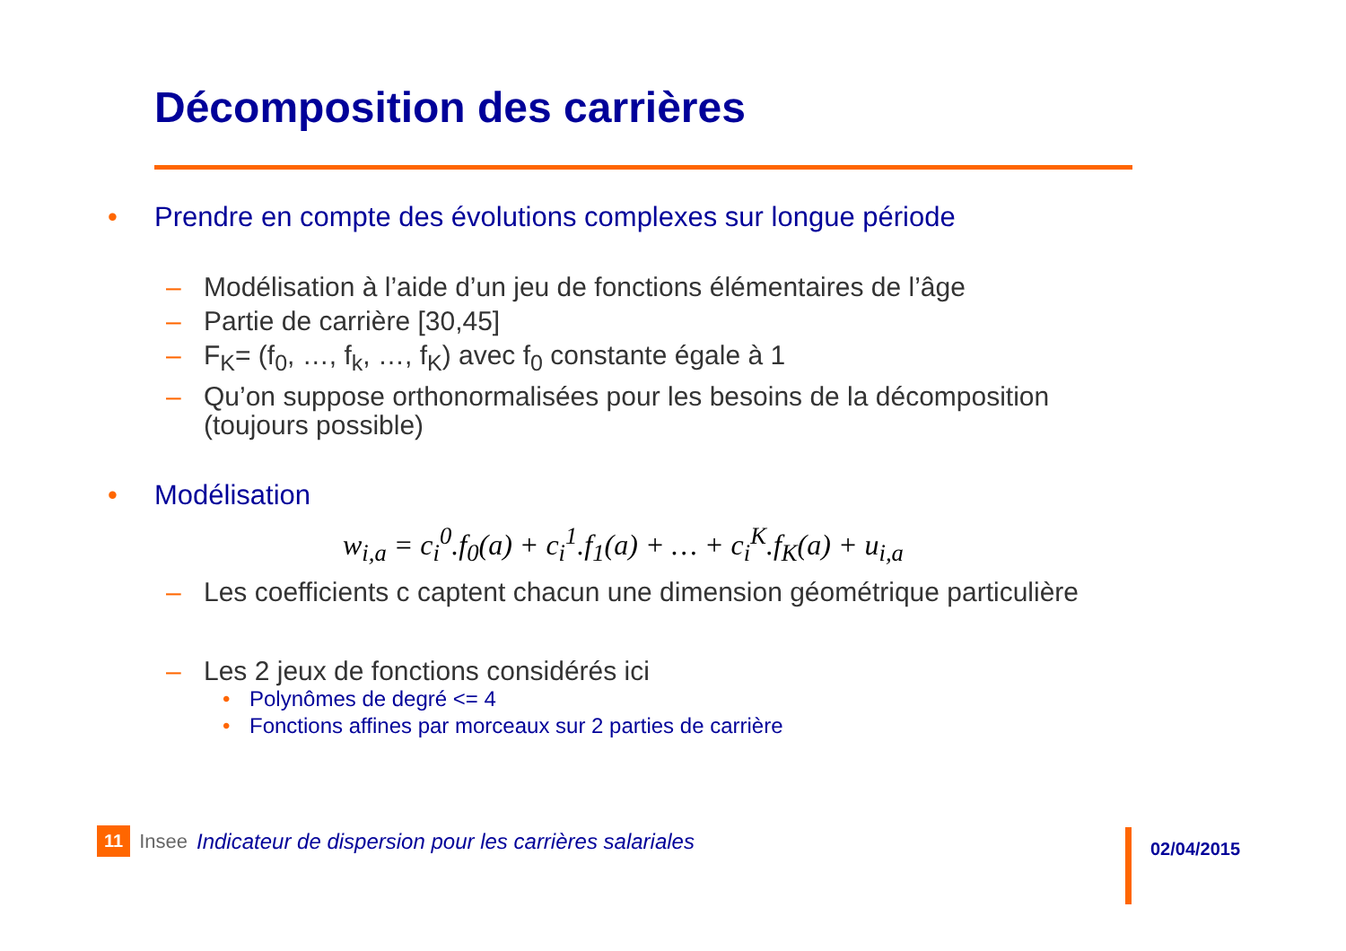Décomposition des carrières
• Prendre en compte des évolutions complexes sur longue période
– Modélisation à l’aide d’un jeu de fonctions élémentaires de l’âge
– Partie de carrière [30,45]
– F<sub>K</sub>= (f<sub>0</sub>, …, f<sub>k</sub>, …, f<sub>K</sub>) avec f<sub>0</sub> constante égale à 1
– Qu’on suppose orthonormalisées pour les besoins de la décomposition (toujours possible)
• Modélisation
w<sub>i,a</sub> = c<sub>i</sub><sup>0</sup>.f<sub>0</sub>(a) + c<sub>i</sub><sup>1</sup>.f<sub>1</sub>(a) + … + c<sub>i</sub><sup>K</sup>.f<sub>K</sub>(a) + u<sub>i,a</sub>
– Les coefficients c captent chacun une dimension géométrique particulière
– Les 2 jeux de fonctions considérés ici
• Polynômes de degré <= 4
• Fonctions affines par morceaux sur 2 parties de carrière
11 Insee Indicateur de dispersion pour les carrières salariales
02/04/2015